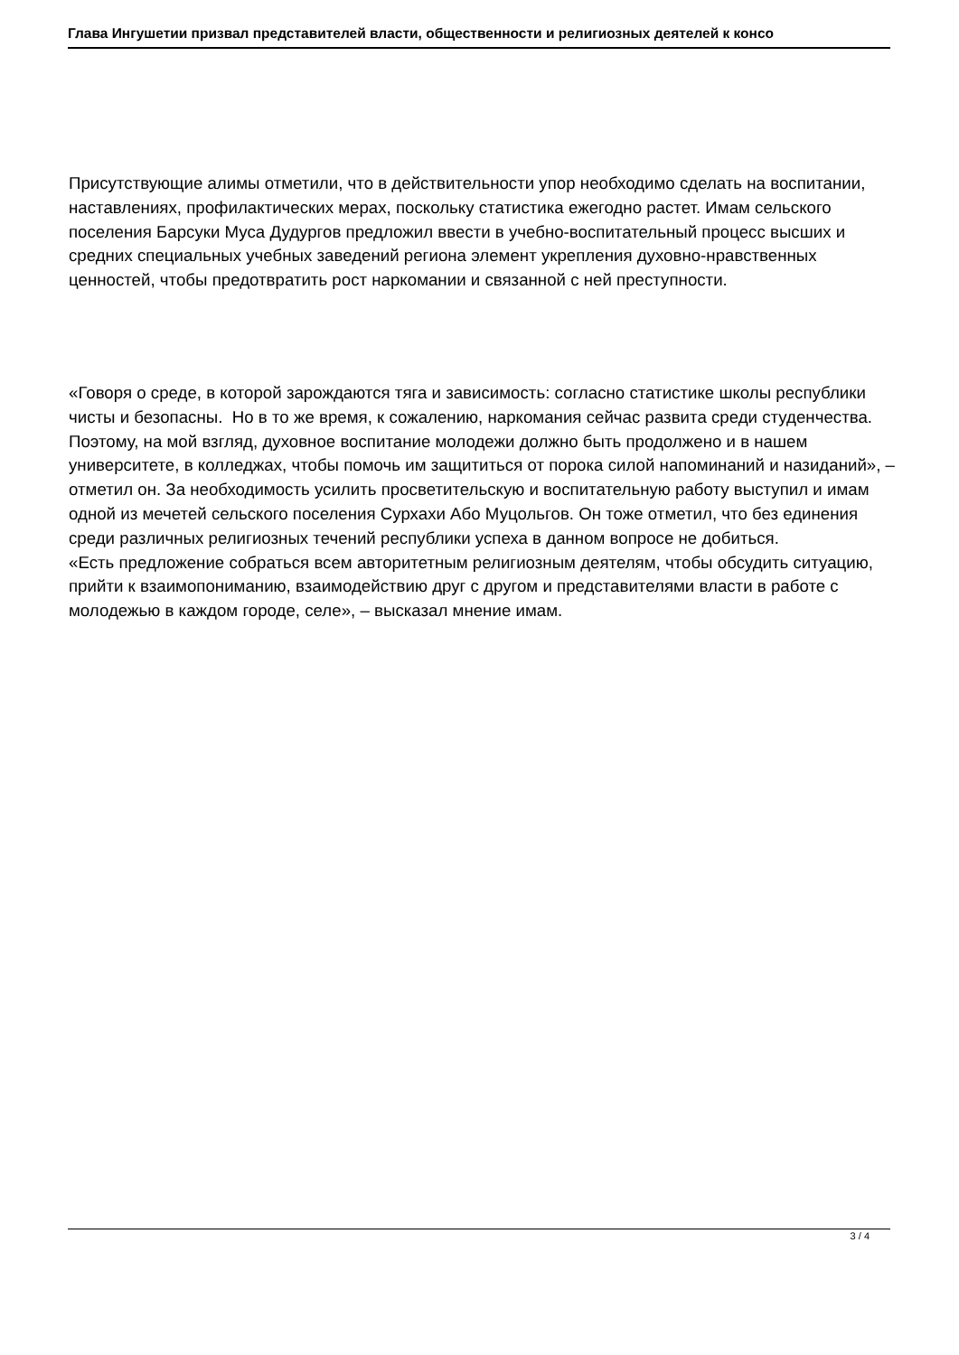Глава Ингушетии призвал представителей власти, общественности и религиозных деятелей к консо
Присутствующие алимы отметили, что в действительности упор необходимо сделать на воспитании, наставлениях, профилактических мерах, поскольку статистика ежегодно растет. Имам сельского поселения Барсуки Муса Дудургов предложил ввести в учебно-воспитательный процесс высших и средних специальных учебных заведений региона элемент укрепления духовно-нравственных ценностей, чтобы предотвратить рост наркомании и связанной с ней преступности.
«Говоря о среде, в которой зарождаются тяга и зависимость: согласно статистике школы республики чисты и безопасны. Но в то же время, к сожалению, наркомания сейчас развита среди студенчества. Поэтому, на мой взгляд, духовное воспитание молодежи должно быть продолжено и в нашем университете, в колледжах, чтобы помочь им защититься от порока силой напоминаний и назиданий», – отметил он. За необходимость усилить просветительскую и воспитательную работу выступил и имам одной из мечетей сельского поселения Сурхахи Або Муцольгов. Он тоже отметил, что без единения среди различных религиозных течений республики успеха в данном вопросе не добиться.
«Есть предложение собраться всем авторитетным религиозным деятелям, чтобы обсудить ситуацию, прийти к взаимопониманию, взаимодействию друг с другом и представителями власти в работе с молодежью в каждом городе, селе», – высказал мнение имам.
3 / 4